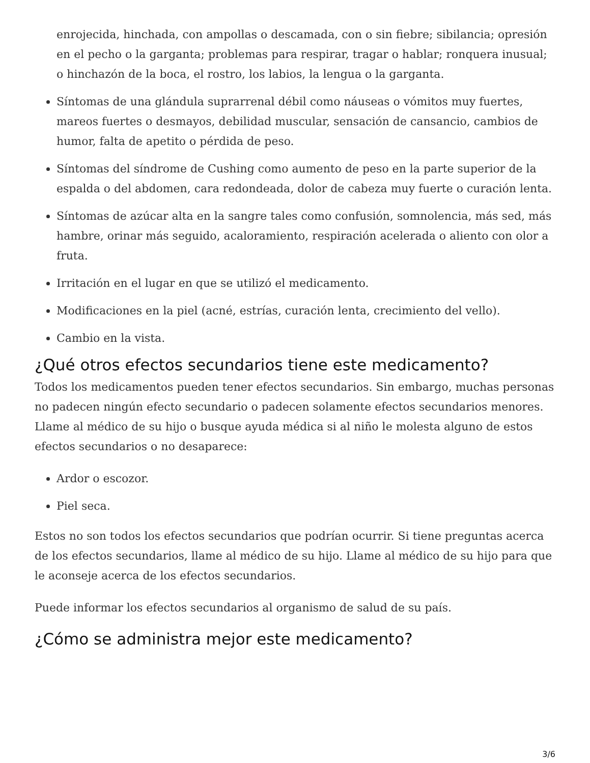enrojecida, hinchada, con ampollas o descamada, con o sin fiebre; sibilancia; opresión en el pecho o la garganta; problemas para respirar, tragar o hablar; ronquera inusual; o hinchazón de la boca, el rostro, los labios, la lengua o la garganta.
Síntomas de una glándula suprarrenal débil como náuseas o vómitos muy fuertes, mareos fuertes o desmayos, debilidad muscular, sensación de cansancio, cambios de humor, falta de apetito o pérdida de peso.
Síntomas del síndrome de Cushing como aumento de peso en la parte superior de la espalda o del abdomen, cara redondeada, dolor de cabeza muy fuerte o curación lenta.
Síntomas de azúcar alta en la sangre tales como confusión, somnolencia, más sed, más hambre, orinar más seguido, acaloramiento, respiración acelerada o aliento con olor a fruta.
Irritación en el lugar en que se utilizó el medicamento.
Modificaciones en la piel (acné, estrías, curación lenta, crecimiento del vello).
Cambio en la vista.
¿Qué otros efectos secundarios tiene este medicamento?
Todos los medicamentos pueden tener efectos secundarios. Sin embargo, muchas personas no padecen ningún efecto secundario o padecen solamente efectos secundarios menores. Llame al médico de su hijo o busque ayuda médica si al niño le molesta alguno de estos efectos secundarios o no desaparece:
Ardor o escozor.
Piel seca.
Estos no son todos los efectos secundarios que podrían ocurrir. Si tiene preguntas acerca de los efectos secundarios, llame al médico de su hijo. Llame al médico de su hijo para que le aconseje acerca de los efectos secundarios.
Puede informar los efectos secundarios al organismo de salud de su país.
¿Cómo se administra mejor este medicamento?
3/6